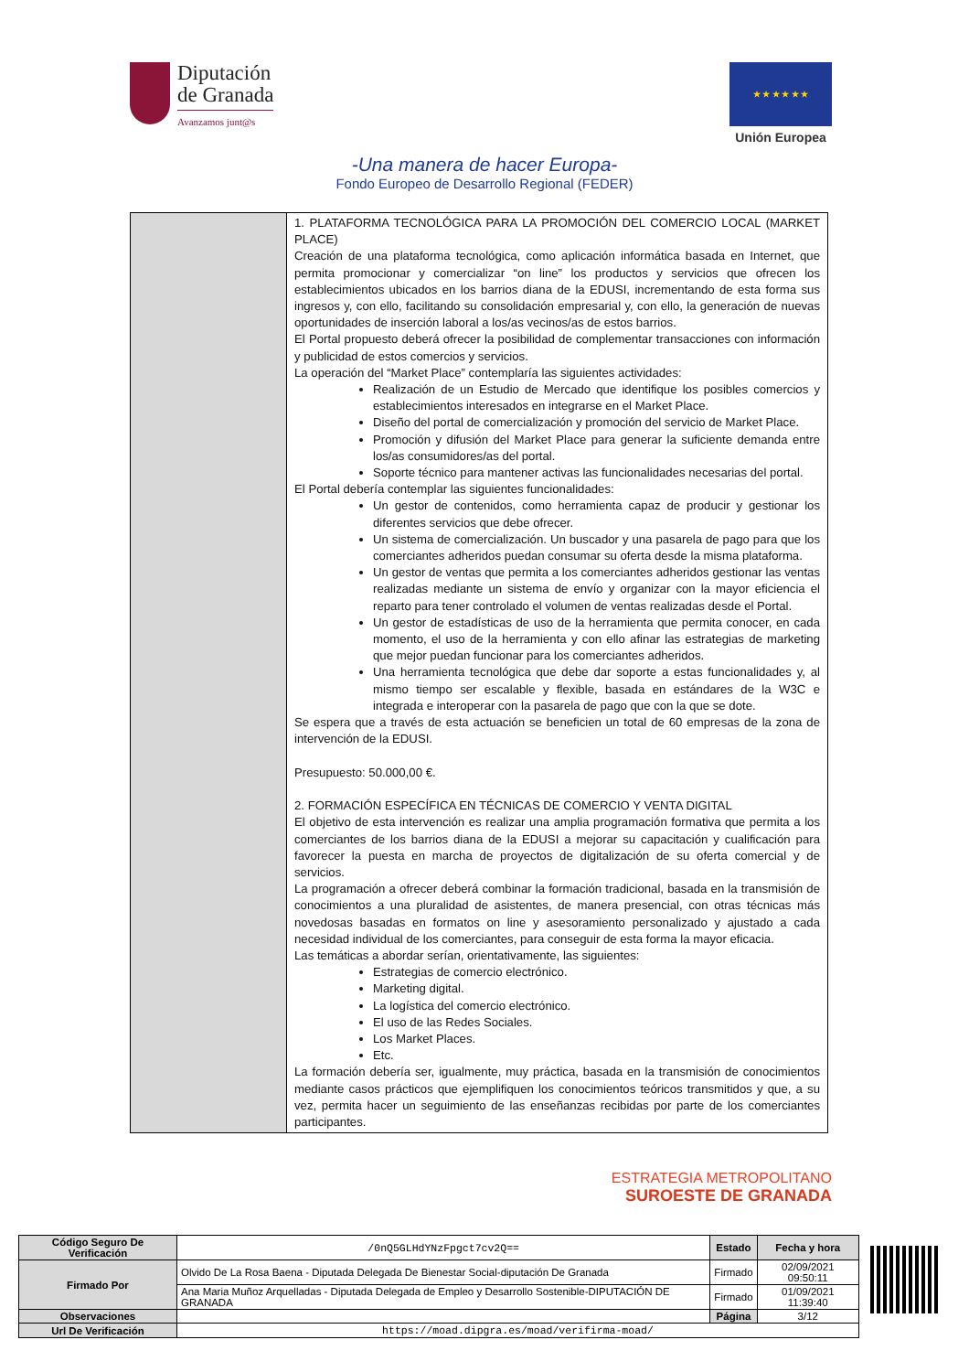Diputación
de Granada
Avanzamos junt@s
★ ★ ★ ★ ★ ★
Unión Europea
-Una manera de hacer Europa-
Fondo Europeo de Desarrollo Regional (FEDER)
| | 1. PLATAFORMA TECNOLÓGICA PARA LA PROMOCIÓN DEL COMERCIO LOCAL (MARKET PLACE) Creación de una plataforma tecnológica, como aplicación informática basada en Internet, que permita promocionar y comercializar “on line” los productos y servicios que ofrecen los establecimientos ubicados en los barrios diana de la EDUSI, incrementando de esta forma sus ingresos y, con ello, facilitando su consolidación empresarial y, con ello, la generación de nuevas oportunidades de inserción laboral a los/as vecinos/as de estos barrios. El Portal propuesto deberá ofrecer la posibilidad de complementar transacciones con información y publicidad de estos comercios y servicios. La operación del “Market Place” contemplaría las siguientes actividades: Realización de un Estudio de Mercado que identifique los posibles comercios y establecimientos interesados en integrarse en el Market Place. Diseño del portal de comercialización y promoción del servicio de Market Place. Promoción y difusión del Market Place para generar la suficiente demanda entre los/as consumidores/as del portal. Soporte técnico para mantener activas las funcionalidades necesarias del portal. El Portal debería contemplar las siguientes funcionalidades: Un gestor de contenidos, como herramienta capaz de producir y gestionar los diferentes servicios que debe ofrecer. Un sistema de comercialización. Un buscador y una pasarela de pago para que los comerciantes adheridos puedan consumar su oferta desde la misma plataforma. Un gestor de ventas que permita a los comerciantes adheridos gestionar las ventas realizadas mediante un sistema de envío y organizar con la mayor eficiencia el reparto para tener controlado el volumen de ventas realizadas desde el Portal. Un gestor de estadísticas de uso de la herramienta que permita conocer, en cada momento, el uso de la herramienta y con ello afinar las estrategias de marketing que mejor puedan funcionar para los comerciantes adheridos. Una herramienta tecnológica que debe dar soporte a estas funcionalidades y, al mismo tiempo ser escalable y flexible, basada en estándares de la W3C e integrada e interoperar con la pasarela de pago que con la que se dote. Se espera que a través de esta actuación se beneficien un total de 60 empresas de la zona de intervención de la EDUSI. Presupuesto: 50.000,00 €. 2. FORMACIÓN ESPECÍFICA EN TÉCNICAS DE COMERCIO Y VENTA DIGITAL El objetivo de esta intervención es realizar una amplia programación formativa que permita a los comerciantes de los barrios diana de la EDUSI a mejorar su capacitación y cualificación para favorecer la puesta en marcha de proyectos de digitalización de su oferta comercial y de servicios. La programación a ofrecer deberá combinar la formación tradicional, basada en la transmisión de conocimientos a una pluralidad de asistentes, de manera presencial, con otras técnicas más novedosas basadas en formatos on line y asesoramiento personalizado y ajustado a cada necesidad individual de los comerciantes, para conseguir de esta forma la mayor eficacia. Las temáticas a abordar serían, orientativamente, las siguientes: Estrategias de comercio electrónico. Marketing digital. La logística del comercio electrónico. El uso de las Redes Sociales. Los Market Places. Etc. La formación debería ser, igualmente, muy práctica, basada en la transmisión de conocimientos mediante casos prácticos que ejemplifiquen los conocimientos teóricos transmitidos y que, a su vez, permita hacer un seguimiento de las enseñanzas recibidas por parte de los comerciantes participantes. |
ESTRATEGIA METROPOLITANO
SUROESTE DE GRANADA
| Código Seguro De Verificación | /0nQ5GLHdYNzFpgct7cv2Q== | Estado | Fecha y hora |
| Firmado Por | Olvido De La Rosa Baena - Diputada Delegada De Bienestar Social-diputación De Granada | Firmado | 02/09/2021 09:50:11 |
| | Ana Maria Muñoz Arquelladas - Diputada Delegada de Empleo y Desarrollo Sostenible-DIPUTACIÓN DE GRANADA | Firmado | 01/09/2021 11:39:40 |
| Observaciones | | Página | 3/12 |
| Url De Verificación | https://moad.dipgra.es/moad/verifirma-moad/ | | |